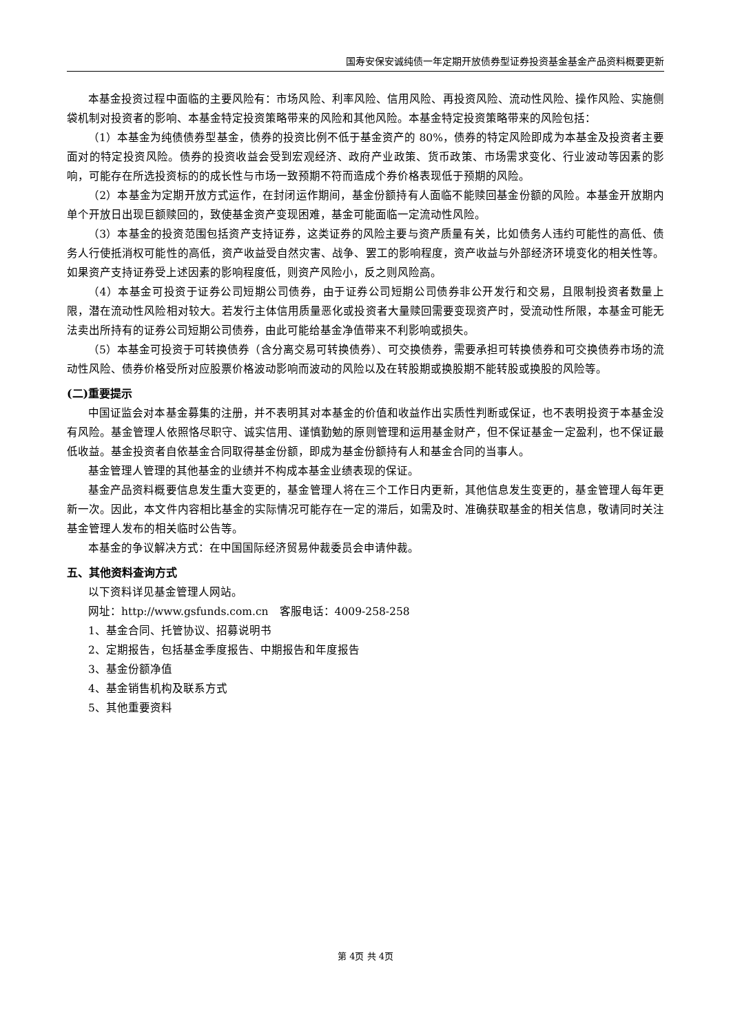国寿安保安诚纯债一年定期开放债券型证券投资基金基金产品资料概要更新
本基金投资过程中面临的主要风险有：市场风险、利率风险、信用风险、再投资风险、流动性风险、操作风险、实施侧袋机制对投资者的影响、本基金特定投资策略带来的风险和其他风险。本基金特定投资策略带来的风险包括：
（1）本基金为纯债债券型基金，债券的投资比例不低于基金资产的 80%，债券的特定风险即成为本基金及投资者主要面对的特定投资风险。债券的投资收益会受到宏观经济、政府产业政策、货币政策、市场需求变化、行业波动等因素的影响，可能存在所选投资标的的成长性与市场一致预期不符而造成个券价格表现低于预期的风险。
（2）本基金为定期开放方式运作，在封闭运作期间，基金份额持有人面临不能赎回基金份额的风险。本基金开放期内单个开放日出现巨额赎回的，致使基金资产变现困难，基金可能面临一定流动性风险。
（3）本基金的投资范围包括资产支持证券，这类证券的风险主要与资产质量有关，比如债务人违约可能性的高低、债务人行使抵消权可能性的高低，资产收益受自然灾害、战争、罢工的影响程度，资产收益与外部经济环境变化的相关性等。如果资产支持证券受上述因素的影响程度低，则资产风险小，反之则风险高。
（4）本基金可投资于证券公司短期公司债券，由于证券公司短期公司债券非公开发行和交易，且限制投资者数量上限，潜在流动性风险相对较大。若发行主体信用质量恶化或投资者大量赎回需要变现资产时，受流动性所限，本基金可能无法卖出所持有的证券公司短期公司债券，由此可能给基金净值带来不利影响或损失。
（5）本基金可投资于可转换债券（含分离交易可转换债券）、可交换债券，需要承担可转换债券和可交换债券市场的流动性风险、债券价格受所对应股票价格波动影响而波动的风险以及在转股期或换股期不能转股或换股的风险等。
(二)重要提示
中国证监会对本基金募集的注册，并不表明其对本基金的价值和收益作出实质性判断或保证，也不表明投资于本基金没有风险。基金管理人依照恪尽职守、诚实信用、谨慎勤勉的原则管理和运用基金财产，但不保证基金一定盈利，也不保证最低收益。基金投资者自依基金合同取得基金份额，即成为基金份额持有人和基金合同的当事人。
基金管理人管理的其他基金的业绩并不构成本基金业绩表现的保证。
基金产品资料概要信息发生重大变更的，基金管理人将在三个工作日内更新，其他信息发生变更的，基金管理人每年更新一次。因此，本文件内容相比基金的实际情况可能存在一定的滞后，如需及时、准确获取基金的相关信息，敬请同时关注基金管理人发布的相关临时公告等。
本基金的争议解决方式：在中国国际经济贸易仲裁委员会申请仲裁。
五、其他资料查询方式
以下资料详见基金管理人网站。
网址：http://www.gsfunds.com.cn　客服电话：4009-258-258
1、基金合同、托管协议、招募说明书
2、定期报告，包括基金季度报告、中期报告和年度报告
3、基金份额净值
4、基金销售机构及联系方式
5、其他重要资料
第 4页 共 4页